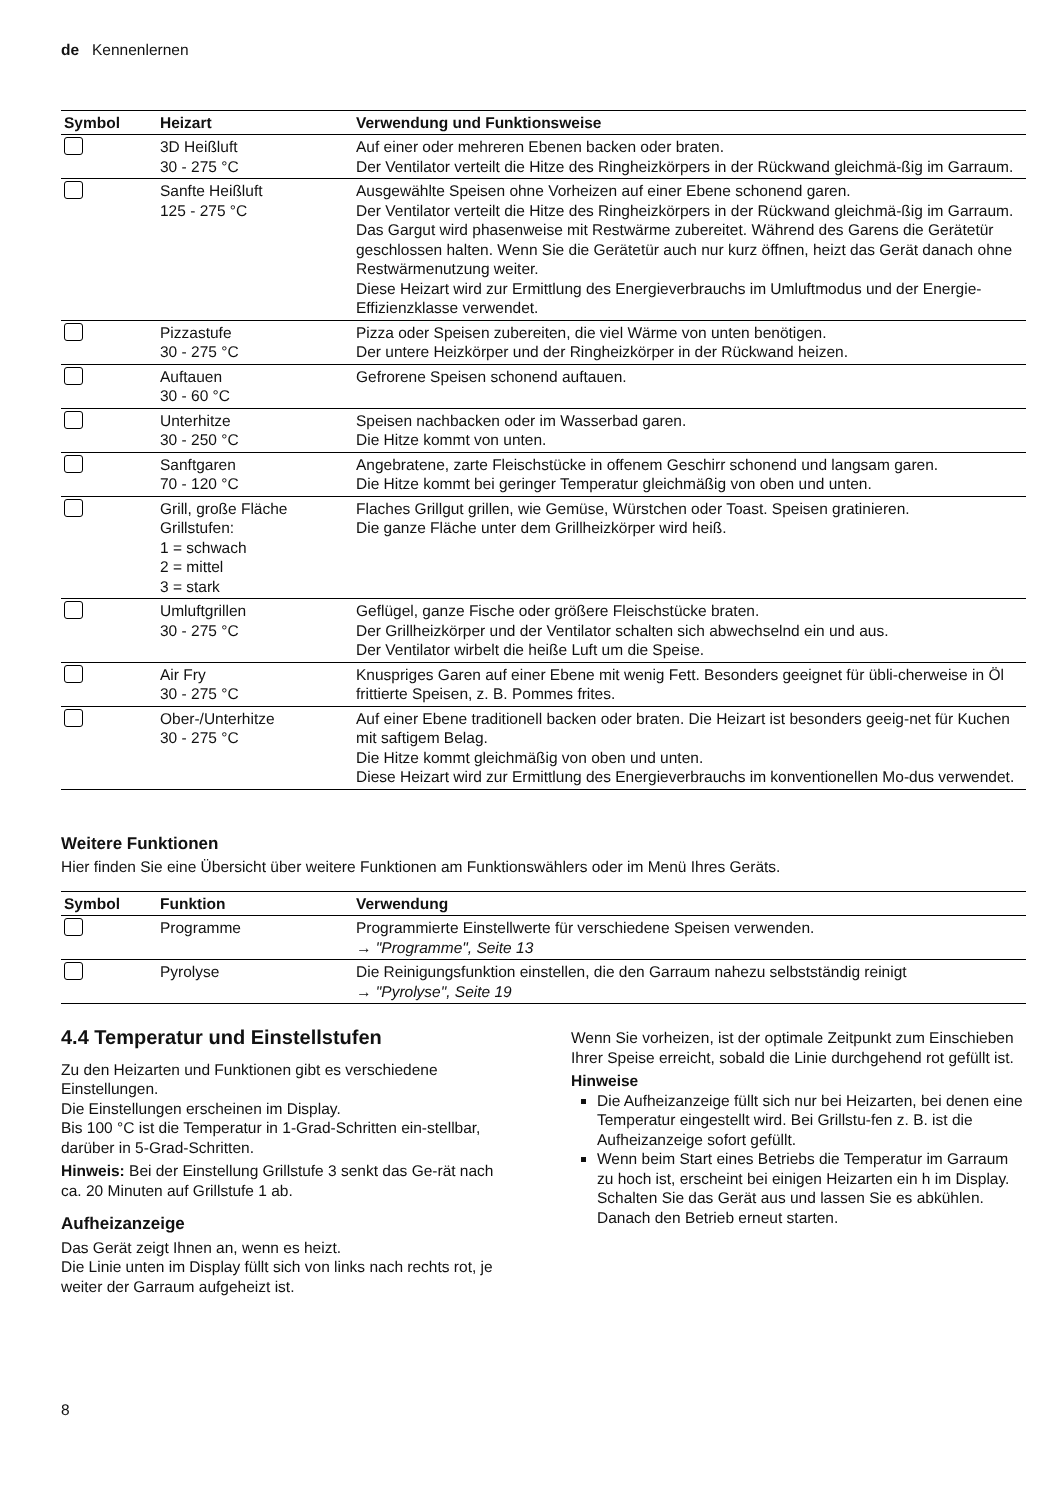de Kennenlernen
| Symbol | Heizart | Verwendung und Funktionsweise |
| --- | --- | --- |
| | 3D Heißluft 30 - 275 °C | Auf einer oder mehreren Ebenen backen oder braten. Der Ventilator verteilt die Hitze des Ringheizkörpers in der Rückwand gleichmä-ßig im Garraum. |
| | Sanfte Heißluft 125 - 275 °C | Ausgewählte Speisen ohne Vorheizen auf einer Ebene schonend garen. Der Ventilator verteilt die Hitze des Ringheizkörpers in der Rückwand gleichmä-ßig im Garraum. Das Gargut wird phasenweise mit Restwärme zubereitet. Während des Garens die Gerätetür geschlossen halten. Wenn Sie die Gerätetür auch nur kurz öffnen, heizt das Gerät danach ohne Restwärmenutzung weiter. Diese Heizart wird zur Ermittlung des Energieverbrauchs im Umluftmodus und der Energie-Effizienzklasse verwendet. |
| | Pizzastufe 30 - 275 °C | Pizza oder Speisen zubereiten, die viel Wärme von unten benötigen. Der untere Heizkörper und der Ringheizkörper in der Rückwand heizen. |
| | Auftauen 30 - 60 °C | Gefrorene Speisen schonend auftauen. |
| | Unterhitze 30 - 250 °C | Speisen nachbacken oder im Wasserbad garen. Die Hitze kommt von unten. |
| | Sanftgaren 70 - 120 °C | Angebratene, zarte Fleischstücke in offenem Geschirr schonend und langsam garen. Die Hitze kommt bei geringer Temperatur gleichmäßig von oben und unten. |
| | Grill, große Fläche Grillstufen: 1 = schwach 2 = mittel 3 = stark | Flaches Grillgut grillen, wie Gemüse, Würstchen oder Toast. Speisen gratinieren. Die ganze Fläche unter dem Grillheizkörper wird heiß. |
| | Umluftgrillen 30 - 275 °C | Geflügel, ganze Fische oder größere Fleischstücke braten. Der Grillheizkörper und der Ventilator schalten sich abwechselnd ein und aus. Der Ventilator wirbelt die heiße Luft um die Speise. |
| | Air Fry 30 - 275 °C | Knuspriges Garen auf einer Ebene mit wenig Fett. Besonders geeignet für übli-cherweise in Öl frittierte Speisen, z. B. Pommes frites. |
| | Ober-/Unterhitze 30 - 275 °C | Auf einer Ebene traditionell backen oder braten. Die Heizart ist besonders geeig-net für Kuchen mit saftigem Belag. Die Hitze kommt gleichmäßig von oben und unten. Diese Heizart wird zur Ermittlung des Energieverbrauchs im konventionellen Mo-dus verwendet. |
Weitere Funktionen
Hier finden Sie eine Übersicht über weitere Funktionen am Funktionswählers oder im Menü Ihres Geräts.
| Symbol | Funktion | Verwendung |
| --- | --- | --- |
| | Programme | Programmierte Einstellwerte für verschiedene Speisen verwenden. → "Programme", Seite 13 |
| | Pyrolyse | Die Reinigungsfunktion einstellen, die den Garraum nahezu selbstständig reinigt → "Pyrolyse", Seite 19 |
4.4 Temperatur und Einstellstufen
Zu den Heizarten und Funktionen gibt es verschiedene Einstellungen.
Die Einstellungen erscheinen im Display.
Bis 100 °C ist die Temperatur in 1-Grad-Schritten ein-stellbar, darüber in 5-Grad-Schritten.
Hinweis: Bei der Einstellung Grillstufe 3 senkt das Ge-rät nach ca. 20 Minuten auf Grillstufe 1 ab.
Aufheizanzeige
Das Gerät zeigt Ihnen an, wenn es heizt.
Die Linie unten im Display füllt sich von links nach rechts rot, je weiter der Garraum aufgeheizt ist.
Wenn Sie vorheizen, ist der optimale Zeitpunkt zum Einschieben Ihrer Speise erreicht, sobald die Linie durchgehend rot gefüllt ist.
Hinweise
Die Aufheizanzeige füllt sich nur bei Heizarten, bei denen eine Temperatur eingestellt wird. Bei Grillstu-fen z. B. ist die Aufheizanzeige sofort gefüllt.
Wenn beim Start eines Betriebs die Temperatur im Garraum zu hoch ist, erscheint bei einigen Heizarten ein h im Display. Schalten Sie das Gerät aus und lassen Sie es abkühlen. Danach den Betrieb erneut starten.
8